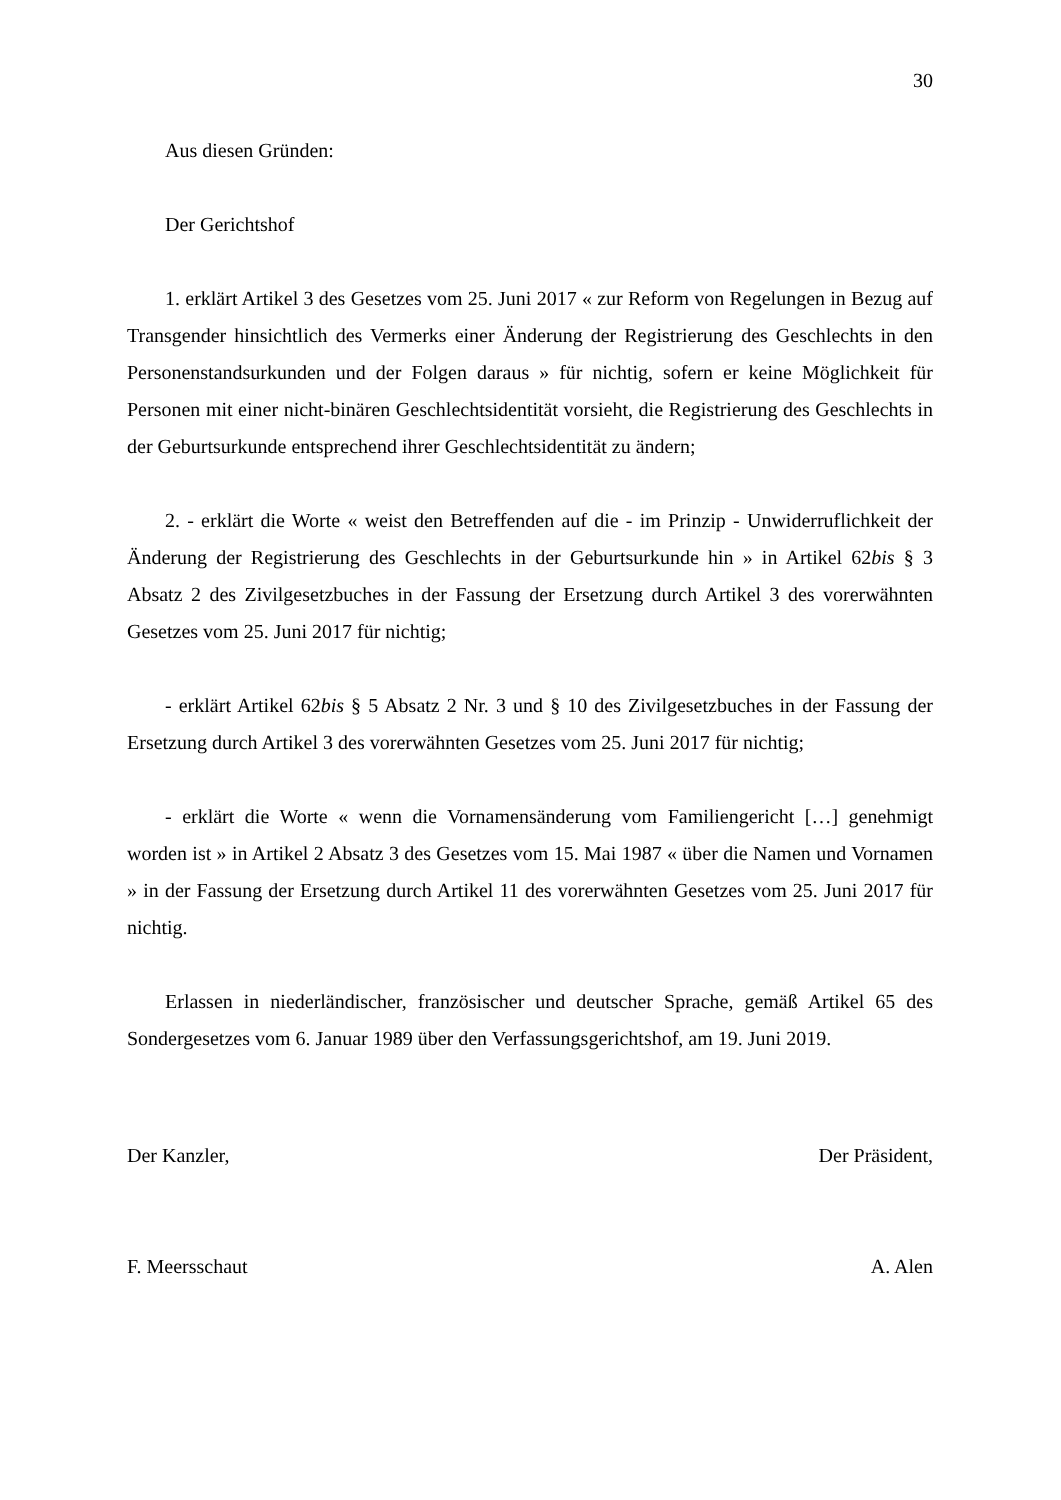30
Aus diesen Gründen:
Der Gerichtshof
1. erklärt Artikel 3 des Gesetzes vom 25. Juni 2017 « zur Reform von Regelungen in Bezug auf Transgender hinsichtlich des Vermerks einer Änderung der Registrierung des Geschlechts in den Personenstandsurkunden und der Folgen daraus » für nichtig, sofern er keine Möglichkeit für Personen mit einer nicht-binären Geschlechtsidentität vorsieht, die Registrierung des Geschlechts in der Geburtsurkunde entsprechend ihrer Geschlechtsidentität zu ändern;
2. - erklärt die Worte « weist den Betreffenden auf die - im Prinzip - Unwiderruflichkeit der Änderung der Registrierung des Geschlechts in der Geburtsurkunde hin » in Artikel 62bis § 3 Absatz 2 des Zivilgesetzbuches in der Fassung der Ersetzung durch Artikel 3 des vorerwähnten Gesetzes vom 25. Juni 2017 für nichtig;
- erklärt Artikel 62bis § 5 Absatz 2 Nr. 3 und § 10 des Zivilgesetzbuches in der Fassung der Ersetzung durch Artikel 3 des vorerwähnten Gesetzes vom 25. Juni 2017 für nichtig;
- erklärt die Worte « wenn die Vornamensänderung vom Familiengericht […] genehmigt worden ist » in Artikel 2 Absatz 3 des Gesetzes vom 15. Mai 1987 « über die Namen und Vornamen » in der Fassung der Ersetzung durch Artikel 11 des vorerwähnten Gesetzes vom 25. Juni 2017 für nichtig.
Erlassen in niederländischer, französischer und deutscher Sprache, gemäß Artikel 65 des Sondergesetzes vom 6. Januar 1989 über den Verfassungsgerichtshof, am 19. Juni 2019.
Der Kanzler, Der Präsident,
F. Meersschaut A. Alen